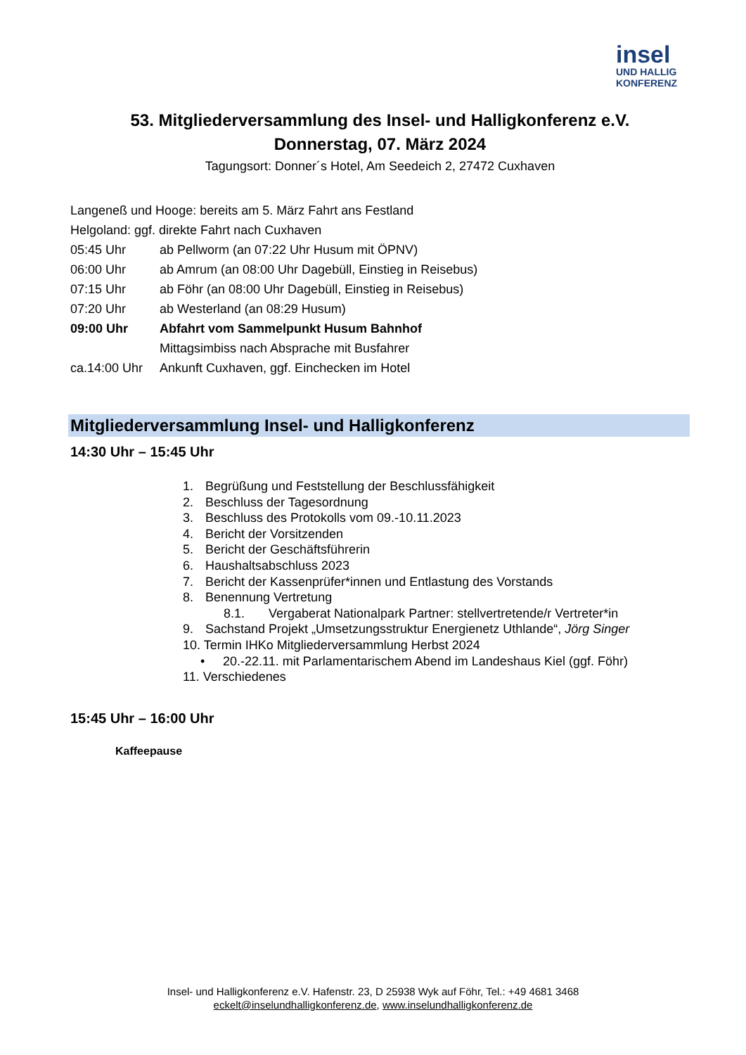insel
UND HALLIG
KONFERENZ
53. Mitgliederversammlung des Insel- und Halligkonferenz e.V.
Donnerstag, 07. März 2024
Tagungsort: Donner´s Hotel, Am Seedeich 2, 27472 Cuxhaven
Langeneß und Hooge: bereits am 5. März Fahrt ans Festland
Helgoland: ggf. direkte Fahrt nach Cuxhaven
05:45 Uhr ab Pellworm (an 07:22 Uhr Husum mit ÖPNV)
06:00 Uhr ab Amrum (an 08:00 Uhr Dagebüll, Einstieg in Reisebus)
07:15 Uhr ab Föhr (an 08:00 Uhr Dagebüll, Einstieg in Reisebus)
07:20 Uhr ab Westerland (an 08:29 Husum)
09:00 Uhr Abfahrt vom Sammelpunkt Husum Bahnhof
Mittagsimbiss nach Absprache mit Busfahrer
ca.14:00 Uhr Ankunft Cuxhaven, ggf. Einchecken im Hotel
Mitgliederversammlung Insel- und Halligkonferenz
14:30 Uhr – 15:45 Uhr
1. Begrüßung und Feststellung der Beschlussfähigkeit
2. Beschluss der Tagesordnung
3. Beschluss des Protokolls vom 09.-10.11.2023
4. Bericht der Vorsitzenden
5. Bericht der Geschäftsführerin
6. Haushaltsabschluss 2023
7. Bericht der Kassenprüfer*innen und Entlastung des Vorstands
8. Benennung Vertretung
8.1. Vergaberat Nationalpark Partner: stellvertretende/r Vertreter*in
9. Sachstand Projekt „Umsetzungsstruktur Energienetz Uthlande“, Jörg Singer
10. Termin IHKo Mitgliederversammlung Herbst 2024
• 20.-22.11. mit Parlamentarischem Abend im Landeshaus Kiel (ggf. Föhr)
11. Verschiedenes
15:45 Uhr – 16:00 Uhr
Kaffeepause
Insel- und Halligkonferenz e.V. Hafenstr. 23, D 25938 Wyk auf Föhr, Tel.: +49 4681 3468
eckelt@inselundhalligkonferenz.de, www.inselundhalligkonferenz.de